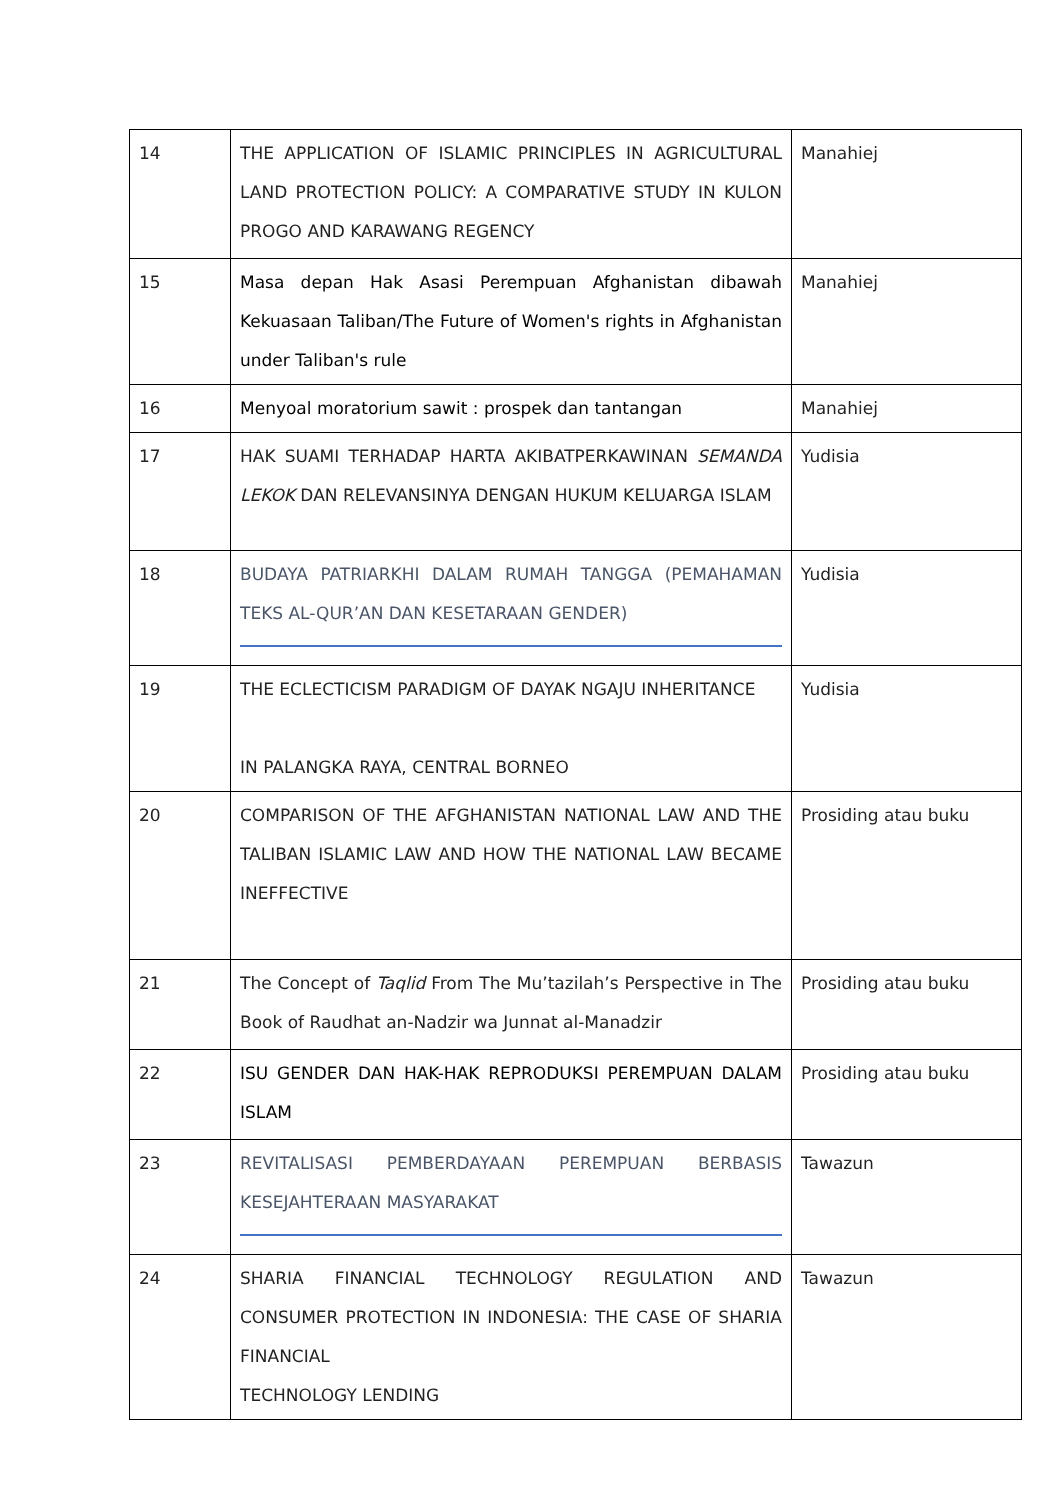| 14 | THE APPLICATION OF ISLAMIC PRINCIPLES IN AGRICULTURAL LAND PROTECTION POLICY: A COMPARATIVE STUDY IN KULON PROGO AND KARAWANG REGENCY | Manahiej |
| 15 | Masa depan Hak Asasi Perempuan Afghanistan dibawah Kekuasaan Taliban/The Future of Women's rights in Afghanistan under Taliban's rule | Manahiej |
| 16 | Menyoal moratorium sawit : prospek dan tantangan | Manahiej |
| 17 | HAK SUAMI TERHADAP HARTA AKIBATPERKAWINAN SEMANDA LEKOK DAN RELEVANSINYA DENGAN HUKUM KELUARGA ISLAM | Yudisia |
| 18 | BUDAYA PATRIARKHI DALAM RUMAH TANGGA (PEMAHAMAN TEKS AL-QUR’AN DAN KESETARAAN GENDER) | Yudisia |
| 19 | THE ECLECTICISM PARADIGM OF DAYAK NGAJU INHERITANCE IN PALANGKA RAYA, CENTRAL BORNEO | Yudisia |
| 20 | COMPARISON OF THE AFGHANISTAN NATIONAL LAW AND THE TALIBAN ISLAMIC LAW AND HOW THE NATIONAL LAW BECAME INEFFECTIVE | Prosiding atau buku |
| 21 | The Concept of Taqlid From The Mu’tazilah’s Perspective in The Book of Raudhat an-Nadzir wa Junnat al-Manadzir | Prosiding atau buku |
| 22 | ISU GENDER DAN HAK-HAK REPRODUKSI PEREMPUAN DALAM ISLAM | Prosiding atau buku |
| 23 | REVITALISASI PEMBERDAYAAN PEREMPUAN BERBASIS KESEJAHTERAAN MASYARAKAT | Tawazun |
| 24 | SHARIA FINANCIAL TECHNOLOGY REGULATION AND CONSUMER PROTECTION IN INDONESIA: THE CASE OF SHARIA FINANCIAL TECHNOLOGY LENDING | Tawazun |